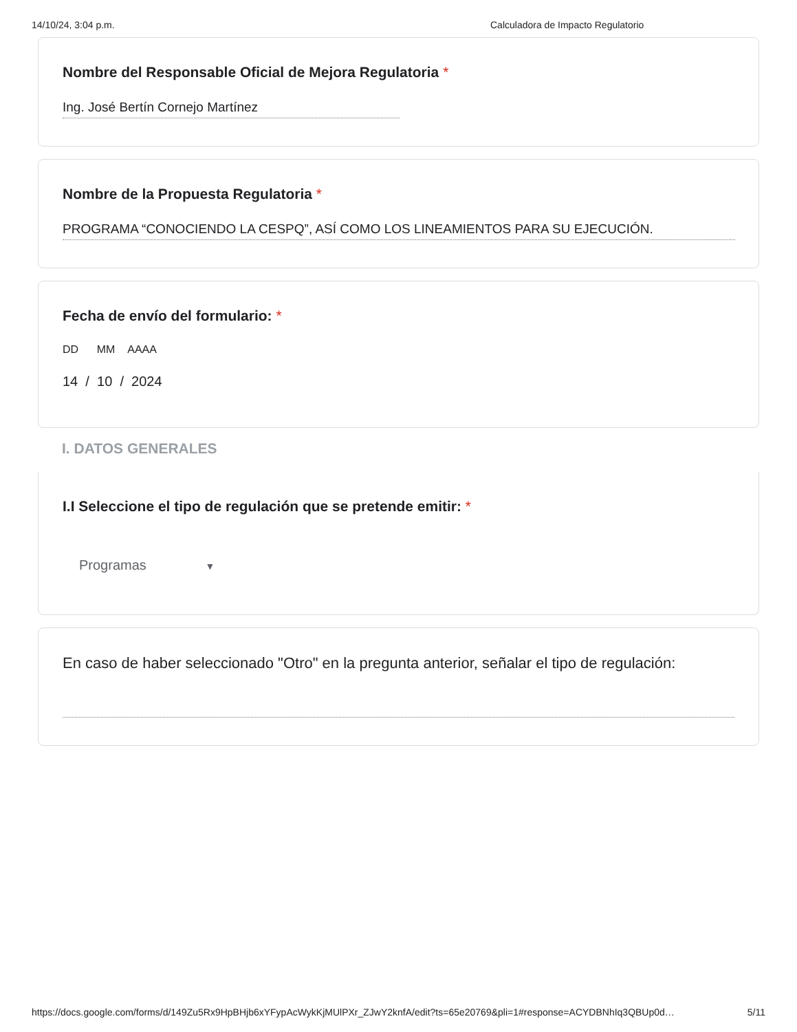14/10/24, 3:04 p.m. Calculadora de Impacto Regulatorio
Nombre del Responsable Oficial de Mejora Regulatoria *
Ing. José Bertín Cornejo Martínez
Nombre de la Propuesta Regulatoria *
PROGRAMA “CONOCIENDO LA CESPQ”, ASÍ COMO LOS LINEAMIENTOS PARA SU EJECUCIÓN.
Fecha de envío del formulario: *
DD MM AAAA
14 / 10 / 2024
I. DATOS GENERALES
I.I Seleccione el tipo de regulación que se pretende emitir: *
Programas ▼
En caso de haber seleccionado "Otro" en la pregunta anterior, señalar el tipo de regulación:
https://docs.google.com/forms/d/149Zu5Rx9HpBHjb6xYFypAcWykKjMUlPXr_ZJwY2knfA/edit?ts=65e20769&pli=1#response=ACYDBNhIq3QBUp0d… 5/11